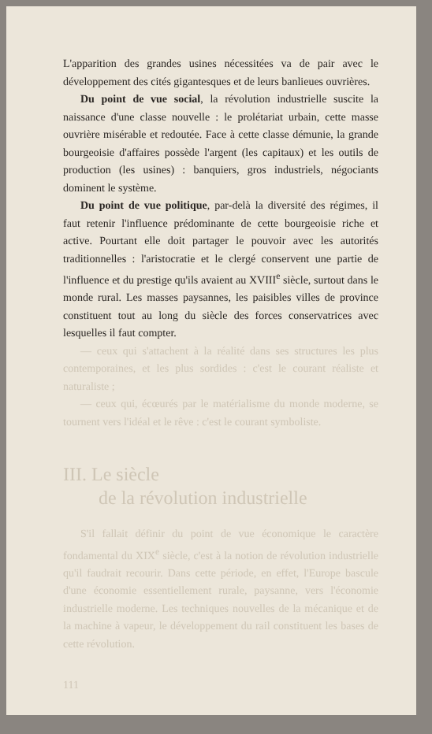L'apparition des grandes usines nécessitées va de pair avec le développement des cités gigantesques et de leurs banlieues ouvrières.
Du point de vue social, la révolution industrielle suscite la naissance d'une classe nouvelle : le prolétariat urbain, cette masse ouvrière misérable et redoutée. Face à cette classe démunie, la grande bourgeoisie d'affaires possède l'argent (les capitaux) et les outils de production (les usines) : banquiers, gros industriels, négociants dominent le système.
Du point de vue politique, par-delà la diversité des régimes, il faut retenir l'influence prédominante de cette bourgeoisie riche et active. Pourtant elle doit partager le pouvoir avec les autorités traditionnelles : l'aristocratie et le clergé conservent une partie de l'influence et du prestige qu'ils avaient au XVIII<sup>e</sup> siècle, surtout dans le monde rural. Les masses paysannes, les paisibles villes de province constituent tout au long du siècle des forces conservatrices avec lesquelles il faut compter.
— ceux qui s'attachent à la réalité dans ses structures les plus contemporaines, et les plus sordides : c'est le courant réaliste et naturaliste ;
— ceux qui, écœurés par le matérialisme du monde moderne, se tournent vers l'idéal et le rêve : c'est le courant symboliste.
III. Le siècle
de la révolution industrielle
S'il fallait définir du point de vue économique le caractère fondamental du XIX<sup>e</sup> siècle, c'est à la notion de révolution industrielle qu'il faudrait recourir. Dans cette période, en effet, l'Europe bascule d'une économie essentiellement rurale, paysanne, vers l'économie industrielle moderne. Les techniques nouvelles de la mécanique et de la machine à vapeur, le développement du rail constituent les bases de cette révolution.
111